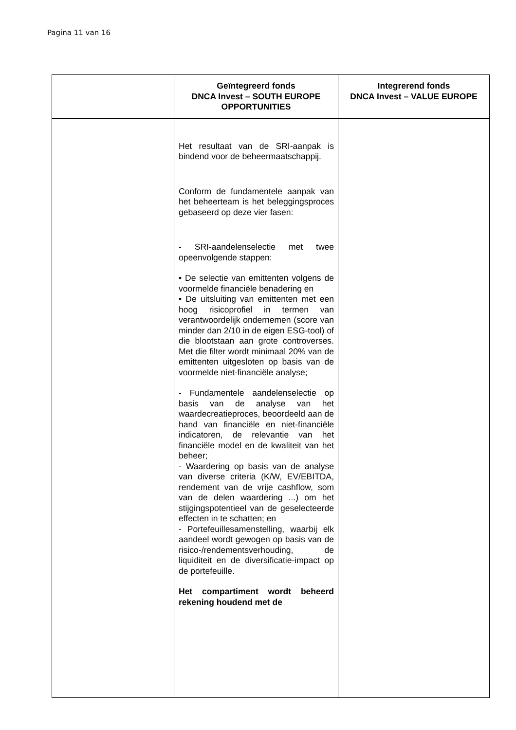Pagina 11 van 16
| | Geïntegreerd fonds DNCA Invest – SOUTH EUROPE OPPORTUNITIES | Integrerend fonds DNCA Invest – VALUE EUROPE |
| --- | --- | --- |
| | Het resultaat van de SRI-aanpak is bindend voor de beheermaatschappij. Conform de fundamentele aanpak van het beheerteam is het beleggingsproces gebaseerd op deze vier fasen: - SRI-aandelenselectie met twee opeenvolgende stappen: • De selectie van emittenten volgens de voormelde financiële benadering en • De uitsluiting van emittenten met een hoog risicoprofiel in termen van verantwoordelijk ondernemen (score van minder dan 2/10 in de eigen ESG-tool) of die blootstaan aan grote controverses. Met die filter wordt minimaal 20% van de emittenten uitgesloten op basis van de voormelde niet-financiële analyse; - Fundamentele aandelenselectie op basis van de analyse van het waardecreatieproces, beoordeeld aan de hand van financiële en niet-financiële indicatoren, de relevantie van het financiële model en de kwaliteit van het beheer; - Waardering op basis van de analyse van diverse criteria (K/W, EV/EBITDA, rendement van de vrije cashflow, som van de delen waardering ...) om het stijgingspotentieel van de geselecteerde effecten in te schatten; en - Portefeuillesamenstelling, waarbij elk aandeel wordt gewogen op basis van de risico-/rendementsverhouding, de liquiditeit en de diversificatie-impact op de portefeuille. Het compartiment wordt beheerd rekening houdend met de | |